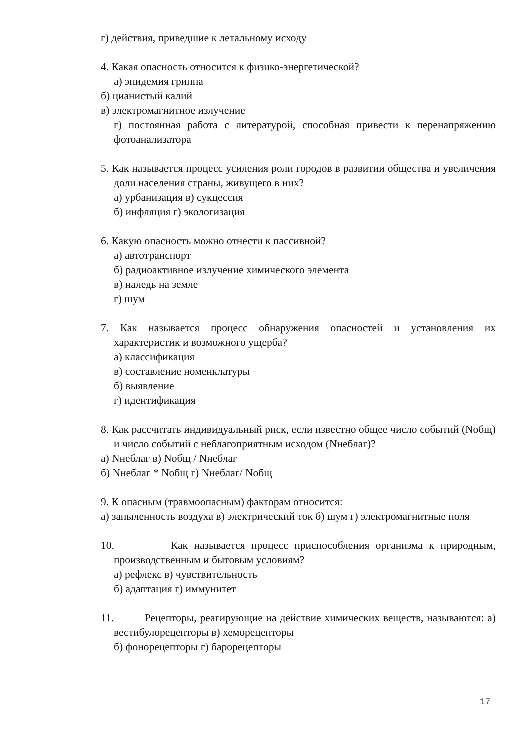г) действия, приведшие к летальному исходу
4. Какая опасность относится к физико-энергетической?
а) эпидемия гриппа
б) цианистый калий
в) электромагнитное излучение
г) постоянная работа с литературой, способная привести к перенапряжению фотоанализатора
5. Как называется процесс усиления роли городов в развитии общества и увеличения доли населения страны, живущего в них?
а) урбанизация в) сукцессия
б) инфляция г) экологизация
6. Какую опасность можно отнести к пассивной?
а) автотранспорт
б) радиоактивное излучение химического элемента
в) наледь на земле
г) шум
7. Как называется процесс обнаружения опасностей и установления их характеристик и возможного ущерба?
а) классификация
в) составление номенклатуры
б) выявление
г) идентификация
8. Как рассчитать индивидуальный риск, если известно общее число событий (Nобщ) и число событий с неблагоприятным исходом (Nнеблаг)?
а) Nнеблаг в) Nобщ / Nнеблаг
б) Nнеблаг * Nобщ г) Nнеблаг/ Nобщ
9. К опасным (травмоопасным) факторам относится:
а) запыленность воздуха в) электрический ток б) шум г) электромагнитные поля
10. Как называется процесс приспособления организма к природным, производственным и бытовым условиям?
а) рефлекс в) чувствительность
б) адаптация г) иммунитет
11. Рецепторы, реагирующие на действие химических веществ, называются: а) вестибулорецепторы в) хеморецепторы
б) фонорецепторы г) барорецепторы
17